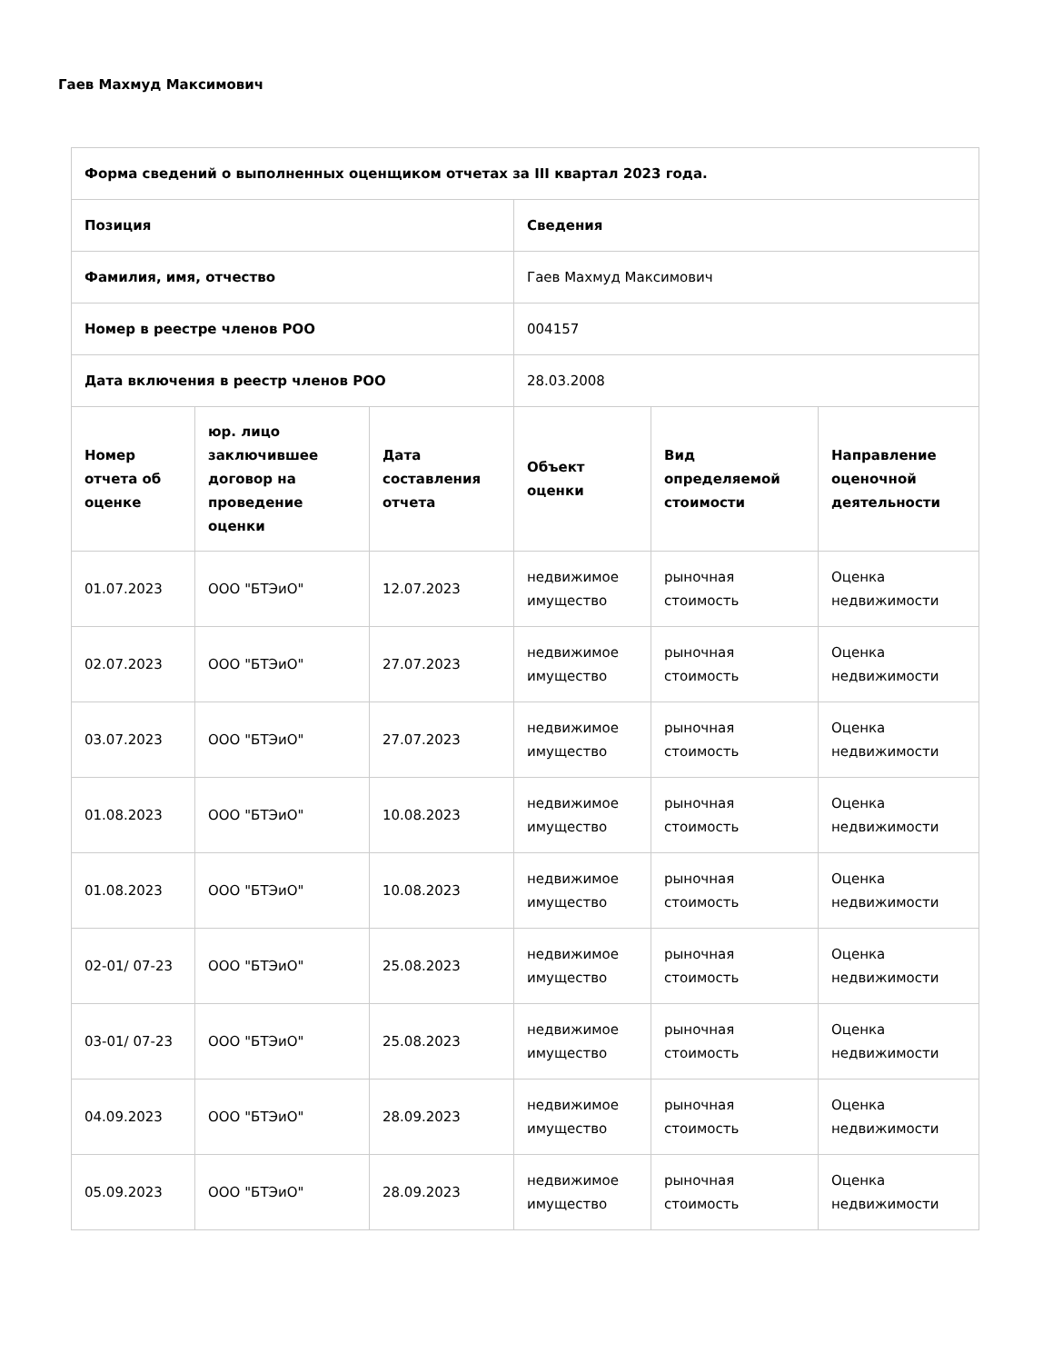Гаев Махмуд Максимович
| Форма сведений о выполненных оценщиком отчетах за III квартал 2023 года. | | | | | |
| --- | --- | --- | --- | --- | --- |
| Позиция | | | Сведения | | |
| Фамилия, имя, отчество | | | Гаев Махмуд Максимович | | |
| Номер в реестре членов РОО | | | 004157 | | |
| Дата включения в реестр членов РОО | | | 28.03.2008 | | |
| Номер отчета об оценке | юр. лицо заключившее договор на проведение оценки | Дата составления отчета | Объект оценки | Вид определяемой стоимости | Направление оценочной деятельности |
| 01.07.2023 | ООО "БТЭиО" | 12.07.2023 | недвижимое имущество | рыночная стоимость | Оценка недвижимости |
| 02.07.2023 | ООО "БТЭиО" | 27.07.2023 | недвижимое имущество | рыночная стоимость | Оценка недвижимости |
| 03.07.2023 | ООО "БТЭиО" | 27.07.2023 | недвижимое имущество | рыночная стоимость | Оценка недвижимости |
| 01.08.2023 | ООО "БТЭиО" | 10.08.2023 | недвижимое имущество | рыночная стоимость | Оценка недвижимости |
| 01.08.2023 | ООО "БТЭиО" | 10.08.2023 | недвижимое имущество | рыночная стоимость | Оценка недвижимости |
| 02-01/ 07-23 | ООО "БТЭиО" | 25.08.2023 | недвижимое имущество | рыночная стоимость | Оценка недвижимости |
| 03-01/ 07-23 | ООО "БТЭиО" | 25.08.2023 | недвижимое имущество | рыночная стоимость | Оценка недвижимости |
| 04.09.2023 | ООО "БТЭиО" | 28.09.2023 | недвижимое имущество | рыночная стоимость | Оценка недвижимости |
| 05.09.2023 | ООО "БТЭиО" | 28.09.2023 | недвижимое имущество | рыночная стоимость | Оценка недвижимости |